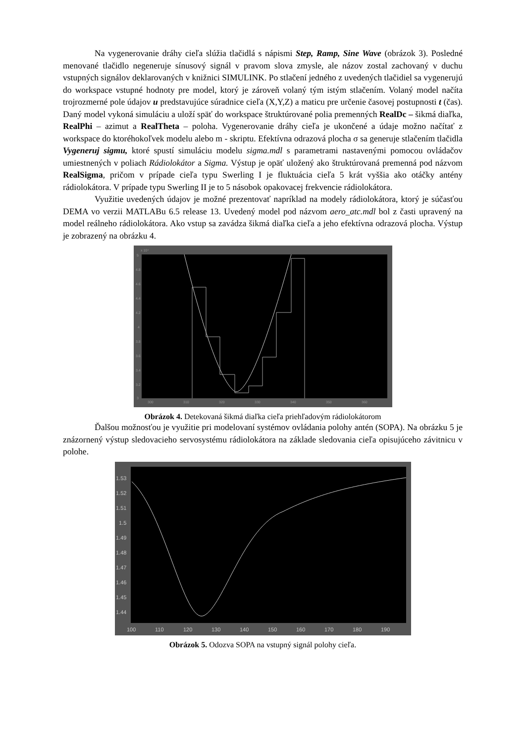Na vygenerovanie dráhy cieľa slúžia tlačidlá s nápismi Step, Ramp, Sine Wave (obrázok 3). Posledné menované tlačidlo negeneruje sínusový signál v pravom slova zmysle, ale názov zostal zachovaný v duchu vstupných signálov deklarovaných v knižnici SIMULINK. Po stlačení jedného z uvedených tlačidiel sa vygenerujú do workspace vstupné hodnoty pre model, ktorý je zároveň volaný tým istým stlačením. Volaný model načíta trojrozmerné pole údajov u predstavujúce súradnice cieľa (X,Y,Z) a maticu pre určenie časovej postupnosti t (čas). Daný model vykoná simuláciu a uloží späť do workspace štruktúrované polia premenných RealDc – šikmá diaľka, RealPhi – azimut a RealTheta – poloha. Vygenerovanie dráhy cieľa je ukončené a údaje možno načítať z workspace do ktoréhokoľvek modelu alebo m - skriptu. Efektívna odrazová plocha σ sa generuje stlačením tlačidla Vygeneruj sigmu, ktoré spustí simuláciu modelu sigma.mdl s parametrami nastavenými pomocou ovládačov umiestnených v poliach Rádiolokátor a Sigma. Výstup je opäť uložený ako štruktúrovaná premenná pod názvom RealSigma, pričom v prípade cieľa typu Swerling I je fluktuácia cieľa 5 krát vyššia ako otáčky antény rádiolokátora. V prípade typu Swerling II je to 5 násobok opakovacej frekvencie rádiolokátora.
Využitie uvedených údajov je možné prezentovať napríklad na modely rádiolokátora, ktorý je súčasťou DEMA vo verzii MATLABu 6.5 release 13. Uvedený model pod názvom aero_atc.mdl bol z časti upravený na model reálneho rádiolokátora. Ako vstup sa zavádza šikmá diaľka cieľa a jeho efektívna odrazová plocha. Výstup je zobrazený na obrázku 4.
x 10⁴
5
4.8
4.6
4.4
4.2
4
3.8
3.6
3.4
3.2
3
300
310
320
330
340
350
360
Obrázok 4. Detekovaná šikmá diaľka cieľa priehľadovým rádiolokátorom
Ďalšou možnosťou je využitie pri modelovaní systémov ovládania polohy antén (SOPA). Na obrázku 5 je znázornený výstup sledovacieho servosystému rádiolokátora na základe sledovania cieľa opisujúceho závitnicu v polohe.
1.53
1.52
1.51
1.5
1.49
1.48
1.47
1.46
1.45
1.44
100
110
120
130
140
150
160
170
180
190
Obrázok 5. Odozva SOPA na vstupný signál polohy cieľa.